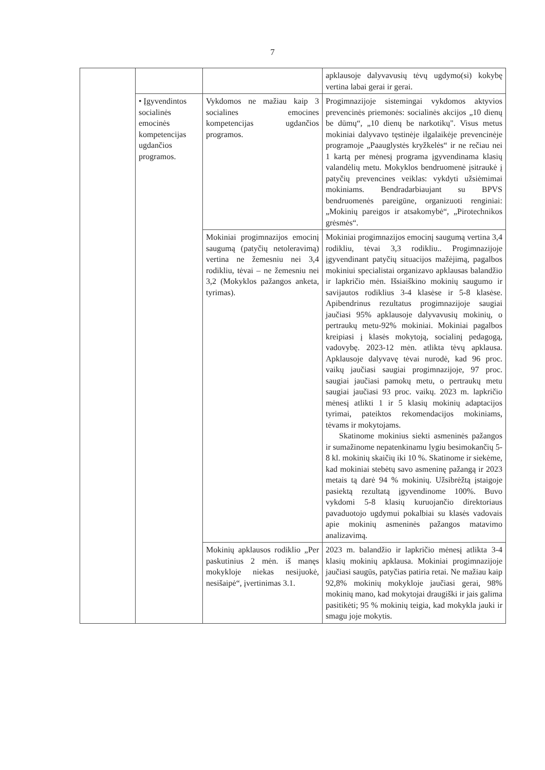7
| | | | apklausoje dalyvavusių tėvų ugdymo(si) kokybę vertina labai gerai ir gerai. |
| | • Įgyvendintos socialinės emocinės kompetencijas ugdančios programos. | Vykdomos ne mažiau kaip 3 socialines emocines kompetencijas ugdančios programos. | Progimnazijoje sistemingai vykdomos aktyvios prevencinės priemonės: socialinės akcijos „10 dienų be dūmų“, „10 dienų be narkotikų". Visus metus mokiniai dalyvavo tęstinėje ilgalaikėje prevencinėje programoje „Paauglystės kryžkelės“ ir ne rečiau nei 1 kartą per mėnesį programa įgyvendinama klasių valandėlių metu. Mokyklos bendruomenė įsitraukė į patyčių prevencines veiklas: vykdyti užsiėmimai mokiniams. Bendradarbiaujant su BPVS bendruomenės pareigūne, organizuoti renginiai: „Mokinių pareigos ir atsakomybė“, „Pirotechnikos grėsmės“. |
| | | Mokiniai progimnazijos emocinį saugumą (patyčių netoleravimą) vertina ne žemesniu nei 3,4 rodikliu, tėvai – ne žemesniu nei 3,2 (Mokyklos pažangos anketa, tyrimas). | Mokiniai progimnazijos emocinį saugumą vertina 3,4 rodikliu, tėvai 3,3 rodikliu.. Progimnazijoje įgyvendinant patyčių situacijos mažėjimą, pagalbos mokiniui specialistai organizavo apklausas balandžio ir lapkričio mėn. Išsiaiškino mokinių saugumo ir savijautos rodiklius 3-4 klasėse ir 5-8 klasėse. Apibendrinus rezultatus progimnazijoje saugiai jaučiasi 95% apklausoje dalyvavusių mokinių, o pertraukų metu-92% mokiniai. Mokiniai pagalbos kreipiasi į klasės mokytoją, socialinį pedagogą, vadovybę. 2023-12 mėn. atlikta tėvų apklausa. Apklausoje dalyvavę tėvai nurodė, kad 96 proc. vaikų jaučiasi saugiai progimnazijoje, 97 proc. saugiai jaučiasi pamokų metu, o pertraukų metu saugiai jaučiasi 93 proc. vaikų. 2023 m. lapkričio mėnesį atlikti 1 ir 5 klasių mokinių adaptacijos tyrimai, pateiktos rekomendacijos mokiniams, tėvams ir mokytojams. Skatinome mokinius siekti asmeninės pažangos ir sumažinome nepatenkinamu lygiu besimokančių 5-8 kl. mokinių skaičių iki 10 %. Skatinome ir siekėme, kad mokiniai stebėtų savo asmeninę pažangą ir 2023 metais tą darė 94 % mokinių. Užsibrėžtą įstaigoje pasiektą rezultatą įgyvendinome 100%. Buvo vykdomi 5-8 klasių kuruojančio direktoriaus pavaduotojo ugdymui pokalbiai su klasės vadovais apie mokinių asmeninės pažangos matavimo analizavimą. |
| | | Mokinių apklausos rodiklio „Per paskutinius 2 mėn. iš manęs mokykloje niekas nesijuokė, nesišaipė“, įvertinimas 3.1. | 2023 m. balandžio ir lapkričio mėnesį atlikta 3-4 klasių mokinių apklausa. Mokiniai progimnazijoje jaučiasi saugūs, patyčias patiria retai. Ne mažiau kaip 92,8% mokinių mokykloje jaučiasi gerai, 98% mokinių mano, kad mokytojai draugiški ir jais galima pasitikėti; 95 % mokinių teigia, kad mokykla jauki ir smagu joje mokytis. |